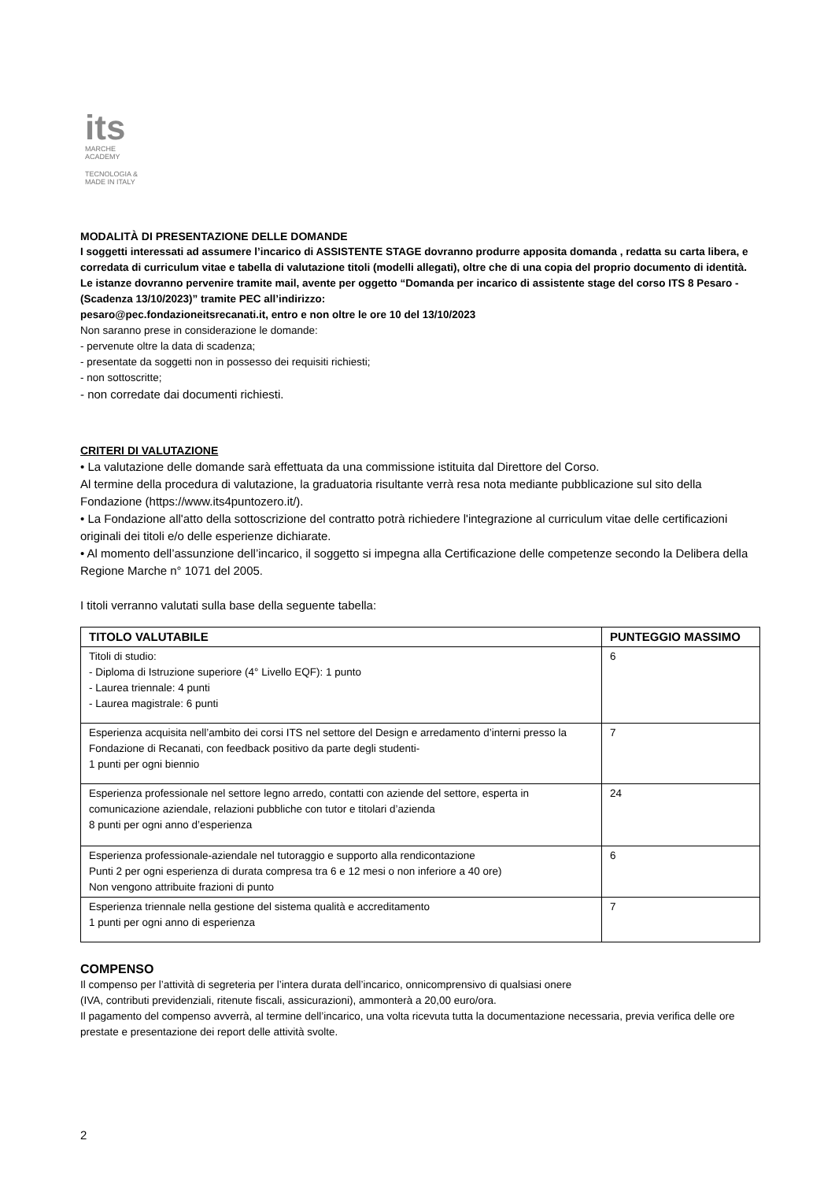its
MARCHE
ACADEMY
TECNOLOGIA &
MADE IN ITALY
MODALITÀ DI PRESENTAZIONE DELLE DOMANDE
I soggetti interessati ad assumere l’incarico di ASSISTENTE STAGE dovranno produrre apposita domanda , redatta su carta libera, e corredata di curriculum vitae e tabella di valutazione titoli (modelli allegati), oltre che di una copia del proprio documento di identità. Le istanze dovranno pervenire tramite mail, avente per oggetto “Domanda per incarico di assistente stage del corso ITS 8 Pesaro - (Scadenza 13/10/2023)” tramite PEC all’indirizzo:
pesaro@pec.fondazioneitsrecanati.it, entro e non oltre le ore 10 del 13/10/2023
Non saranno prese in considerazione le domande:
- pervenute oltre la data di scadenza;
- presentate da soggetti non in possesso dei requisiti richiesti;
- non sottoscritte;
- non corredate dai documenti richiesti.
CRITERI DI VALUTAZIONE
• La valutazione delle domande sarà effettuata da una commissione istituita dal Direttore del Corso.
Al termine della procedura di valutazione, la graduatoria risultante verrà resa nota mediante pubblicazione sul sito della Fondazione (https://www.its4puntozero.it/).
• La Fondazione all'atto della sottoscrizione del contratto potrà richiedere l'integrazione al curriculum vitae delle certificazioni originali dei titoli e/o delle esperienze dichiarate.
• Al momento dell’assunzione dell’incarico, il soggetto si impegna alla Certificazione delle competenze secondo la Delibera della Regione Marche n° 1071 del 2005.
I titoli verranno valutati sulla base della seguente tabella:
| TITOLO VALUTABILE | PUNTEGGIO MASSIMO |
| --- | --- |
| Titoli di studio: - Diploma di Istruzione superiore (4° Livello EQF): 1 punto - Laurea triennale: 4 punti - Laurea magistrale: 6 punti | 6 |
| Esperienza acquisita nell’ambito dei corsi ITS nel settore del Design e arredamento d’interni presso la Fondazione di Recanati, con feedback positivo da parte degli studenti- 1 punti per ogni biennio | 7 |
| Esperienza professionale nel settore legno arredo, contatti con aziende del settore, esperta in comunicazione aziendale, relazioni pubbliche con tutor e titolari d’azienda 8 punti per ogni anno d’esperienza | 24 |
| Esperienza professionale-aziendale nel tutoraggio e supporto alla rendicontazione Punti 2 per ogni esperienza di durata compresa tra 6 e 12 mesi o non inferiore a 40 ore) Non vengono attribuite frazioni di punto | 6 |
| Esperienza triennale nella gestione del sistema qualità e accreditamento 1 punti per ogni anno di esperienza | 7 |
COMPENSO
Il compenso per l’attività di segreteria per l’intera durata dell’incarico, onnicomprensivo di qualsiasi onere
(IVA, contributi previdenziali, ritenute fiscali, assicurazioni), ammonterà a 20,00 euro/ora.
Il pagamento del compenso avverrà, al termine dell’incarico, una volta ricevuta tutta la documentazione necessaria, previa verifica delle ore prestate e presentazione dei report delle attività svolte.
2